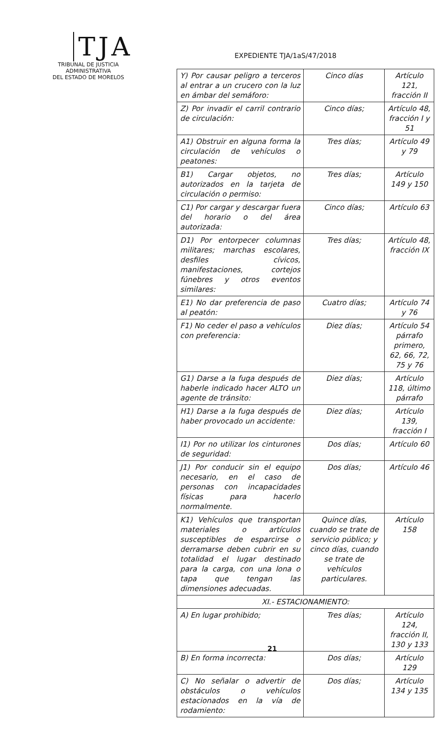TJA
TRIBUNAL DE JUSTICIA ADMINISTRATIVA
DEL ESTADO DE MORELOS
EXPEDIENTE TJA/1aS/47/2018
| Y) Por causar peligro a terceros al entrar a un crucero con la luz en ámbar del semáforo: | Cinco días | Artículo 121, fracción II |
| Z) Por invadir el carril contrario de circulación: | Cinco días; | Artículo 48, fracción I y 51 |
| A1) Obstruir en alguna forma la circulación de vehículos o peatones: | Tres días; | Artículo 49 y 79 |
| B1) Cargar objetos, no autorizados en la tarjeta de circulación o permiso: | Tres días; | Artículo 149 y 150 |
| C1) Por cargar y descargar fuera del horario o del área autorizada: | Cinco días; | Artículo 63 |
| D1) Por entorpecer columnas militares; marchas escolares, desfiles cívicos, manifestaciones, cortejos fúnebres y otros eventos similares: | Tres días; | Artículo 48, fracción IX |
| E1) No dar preferencia de paso al peatón: | Cuatro días; | Artículo 74 y 76 |
| F1) No ceder el paso a vehículos con preferencia: | Diez días; | Artículo 54 párrafo primero, 62, 66, 72, 75 y 76 |
| G1) Darse a la fuga después de haberle indicado hacer ALTO un agente de tránsito: | Diez días; | Artículo 118, último párrafo |
| H1) Darse a la fuga después de haber provocado un accidente: | Diez días; | Artículo 139, fracción I |
| I1) Por no utilizar los cinturones de seguridad: | Dos días; | Artículo 60 |
| J1) Por conducir sin el equipo necesario, en el caso de personas con incapacidades físicas para hacerlo normalmente. | Dos días; | Artículo 46 |
| K1) Vehículos que transportan materiales o artículos susceptibles de esparcirse o derramarse deben cubrir en su totalidad el lugar destinado para la carga, con una lona o tapa que tengan las dimensiones adecuadas. | Quince días, cuando se trate de servicio público; y cinco días, cuando se trate de vehículos particulares. | Artículo 158 |
| XI.- ESTACIONAMIENTO: | | |
| A) En lugar prohibido; | Tres días; | Artículo 124, fracción II, 130 y 133 |
| B) En forma incorrecta: | Dos días; | Artículo 129 |
| C) No señalar o advertir de obstáculos o vehículos estacionados en la vía de rodamiento: | Dos días; | Artículo 134 y 135 |
21